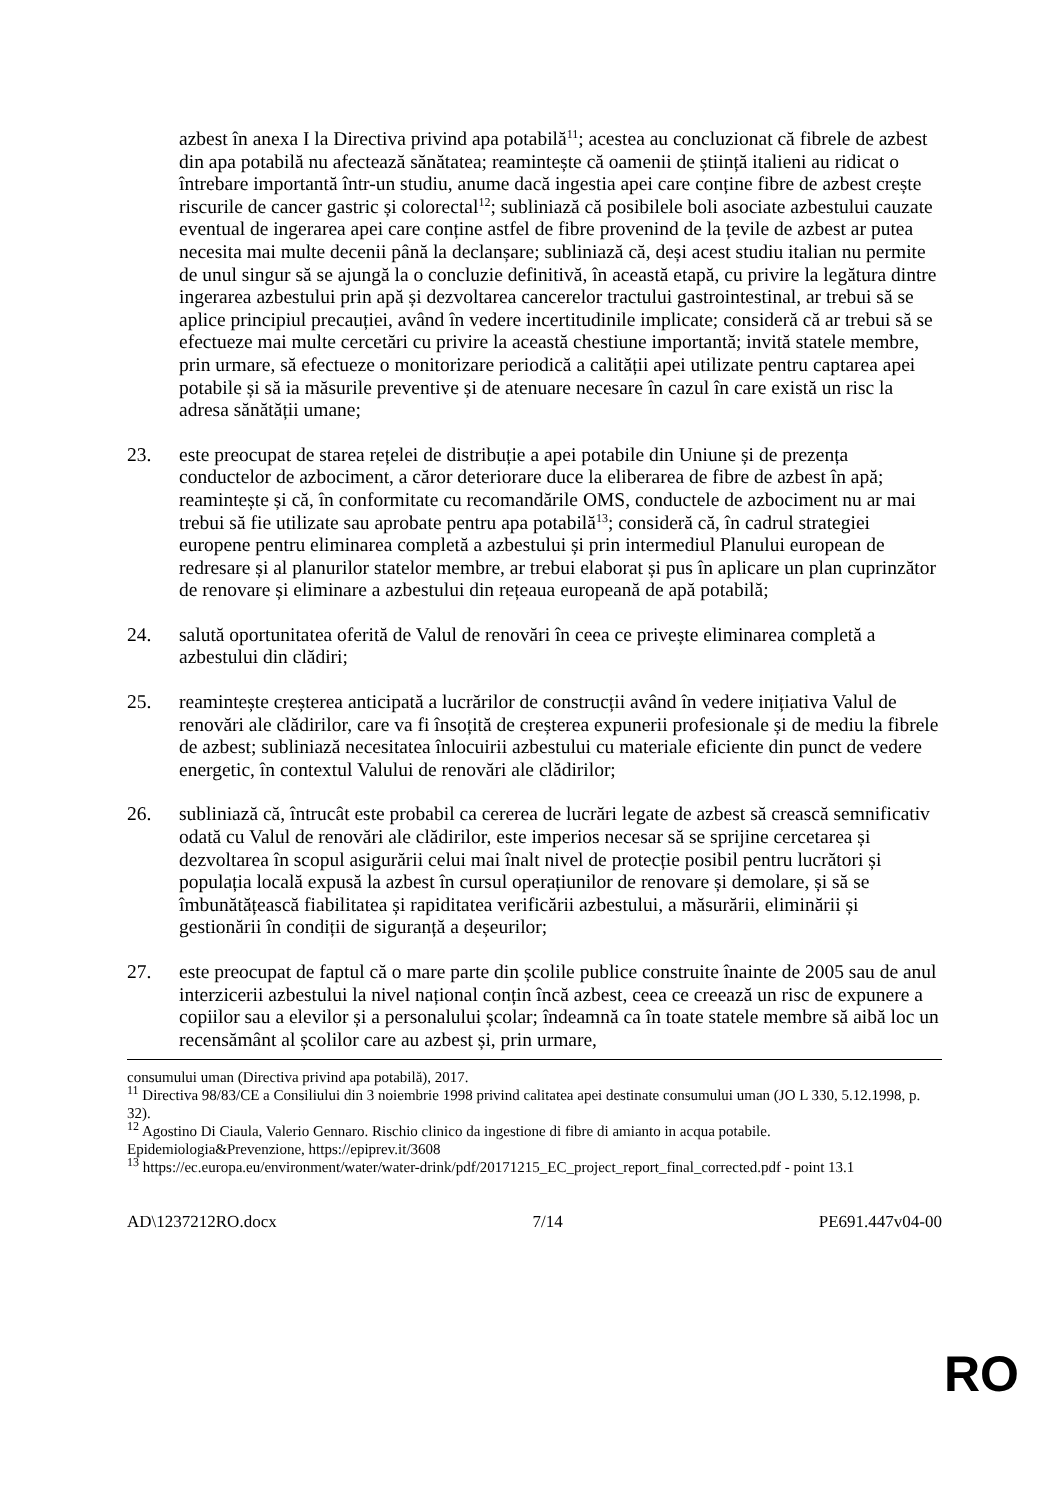azbest în anexa I la Directiva privind apa potabilă<sup>11</sup>; acestea au concluzionat că fibrele de azbest din apa potabilă nu afectează sănătatea; reamintește că oamenii de știință italieni au ridicat o întrebare importantă într-un studiu, anume dacă ingestia apei care conține fibre de azbest crește riscurile de cancer gastric și colorectal<sup>12</sup>; subliniază că posibilele boli asociate azbestului cauzate eventual de ingerarea apei care conține astfel de fibre provenind de la țevile de azbest ar putea necesita mai multe decenii până la declanșare; subliniază că, deși acest studiu italian nu permite de unul singur să se ajungă la o concluzie definitivă, în această etapă, cu privire la legătura dintre ingerarea azbestului prin apă și dezvoltarea cancerelor tractului gastrointestinal, ar trebui să se aplice principiul precauției, având în vedere incertitudinile implicate; consideră că ar trebui să se efectueze mai multe cercetări cu privire la această chestiune importantă; invită statele membre, prin urmare, să efectueze o monitorizare periodică a calității apei utilizate pentru captarea apei potabile și să ia măsurile preventive și de atenuare necesare în cazul în care există un risc la adresa sănătății umane;
23. este preocupat de starea rețelei de distribuție a apei potabile din Uniune și de prezența conductelor de azbociment, a căror deteriorare duce la eliberarea de fibre de azbest în apă; reamintește și că, în conformitate cu recomandările OMS, conductele de azbociment nu ar mai trebui să fie utilizate sau aprobate pentru apa potabilă<sup>13</sup>; consideră că, în cadrul strategiei europene pentru eliminarea completă a azbestului și prin intermediul Planului european de redresare și al planurilor statelor membre, ar trebui elaborat și pus în aplicare un plan cuprinzător de renovare și eliminare a azbestului din rețeaua europeană de apă potabilă;
24. salută oportunitatea oferită de Valul de renovări în ceea ce privește eliminarea completă a azbestului din clădiri;
25. reamintește creșterea anticipată a lucrărilor de construcții având în vedere inițiativa Valul de renovări ale clădirilor, care va fi însoțită de creșterea expunerii profesionale și de mediu la fibrele de azbest; subliniază necesitatea înlocuirii azbestului cu materiale eficiente din punct de vedere energetic, în contextul Valului de renovări ale clădirilor;
26. subliniază că, întrucât este probabil ca cererea de lucrări legate de azbest să crească semnificativ odată cu Valul de renovări ale clădirilor, este imperios necesar să se sprijine cercetarea și dezvoltarea în scopul asigurării celui mai înalt nivel de protecție posibil pentru lucrători și populația locală expusă la azbest în cursul operațiunilor de renovare și demolare, și să se îmbunătățească fiabilitatea și rapiditatea verificării azbestului, a măsurării, eliminării și gestionării în condiții de siguranță a deșeurilor;
27. este preocupat de faptul că o mare parte din școlile publice construite înainte de 2005 sau de anul interzicerii azbestului la nivel național conțin încă azbest, ceea ce creează un risc de expunere a copiilor sau a elevilor și a personalului școlar; îndeamnă ca în toate statele membre să aibă loc un recensământ al școlilor care au azbest și, prin urmare,
consumului uman (Directiva privind apa potabilă), 2017.
<sup>11</sup> Directiva 98/83/CE a Consiliului din 3 noiembrie 1998 privind calitatea apei destinate consumului uman (JO L 330, 5.12.1998, p. 32).
<sup>12</sup> Agostino Di Ciaula, Valerio Gennaro. Rischio clinico da ingestione di fibre di amianto in acqua potabile. Epidemiologia&Prevenzione, https://epiprev.it/3608
<sup>13</sup> https://ec.europa.eu/environment/water/water-drink/pdf/20171215_EC_project_report_final_corrected.pdf - point 13.1
AD\1237212RO.docx 7/14 PE691.447v04-00
RO